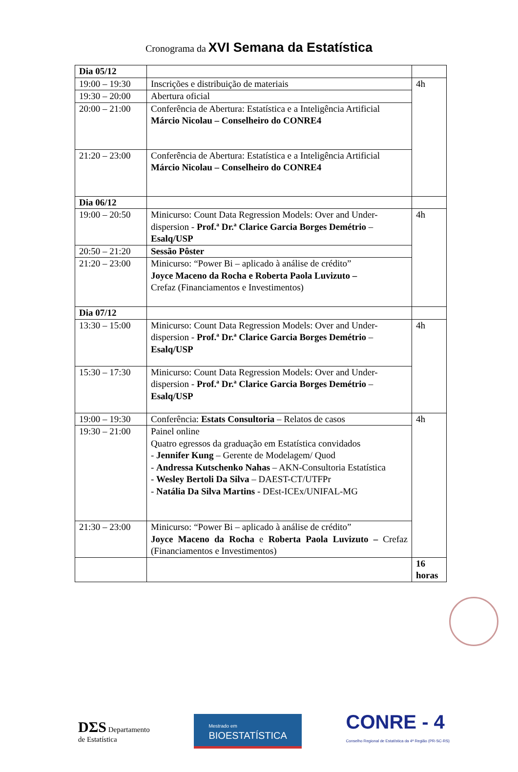Cronograma da XVI Semana da Estatística
| Dia 05/12 | | |
| 19:00 – 19:30 | Inscrições e distribuição de materiais | 4h |
| 19:30 – 20:00 | Abertura oficial | |
| 20:00 – 21:00 | Conferência de Abertura: Estatística e a Inteligência Artificial Márcio Nicolau – Conselheiro do CONRE4 | |
| 21:20 – 23:00 | Conferência de Abertura: Estatística e a Inteligência Artificial Márcio Nicolau – Conselheiro do CONRE4 | |
| Dia 06/12 | | |
| 19:00 – 20:50 | Minicurso: Count Data Regression Models: Over and Under-dispersion - Prof.ª Dr.ª Clarice Garcia Borges Demétrio – Esalq/USP | 4h |
| 20:50 – 21:20 | Sessão Pôster | |
| 21:20 – 23:00 | Minicurso: “Power Bi – aplicado à análise de crédito” Joyce Maceno da Rocha e Roberta Paola Luvizuto – Crefaz (Financiamentos e Investimentos) | |
| Dia 07/12 | | |
| 13:30 – 15:00 | Minicurso: Count Data Regression Models: Over and Under-dispersion - Prof.ª Dr.ª Clarice Garcia Borges Demétrio – Esalq/USP | 4h |
| 15:30 – 17:30 | Minicurso: Count Data Regression Models: Over and Under-dispersion - Prof.ª Dr.ª Clarice Garcia Borges Demétrio – Esalq/USP | |
| 19:00 – 19:30 | Conferência: Estats Consultoria – Relatos de casos | 4h |
| 19:30 – 21:00 | Painel online Quatro egressos da graduação em Estatística convidados - Jennifer Kung – Gerente de Modelagem/ Quod - Andressa Kutschenko Nahas – AKN-Consultoria Estatística - Wesley Bertoli Da Silva – DAEST-CT/UTFPr - Natália Da Silva Martins - DEst-ICEx/UNIFAL-MG | |
| 21:30 – 23:00 | Minicurso: “Power Bi – aplicado à análise de crédito” Joyce Maceno da Rocha e Roberta Paola Luvizuto – Crefaz (Financiamentos e Investimentos) | |
| | | 16 horas |
DΣS Departamento
de Estatística
Mestrado em
BIOESTATÍSTICA
CONRE - 4
Conselho Regional de Estatística da 4ª Região (PR-SC-RS)